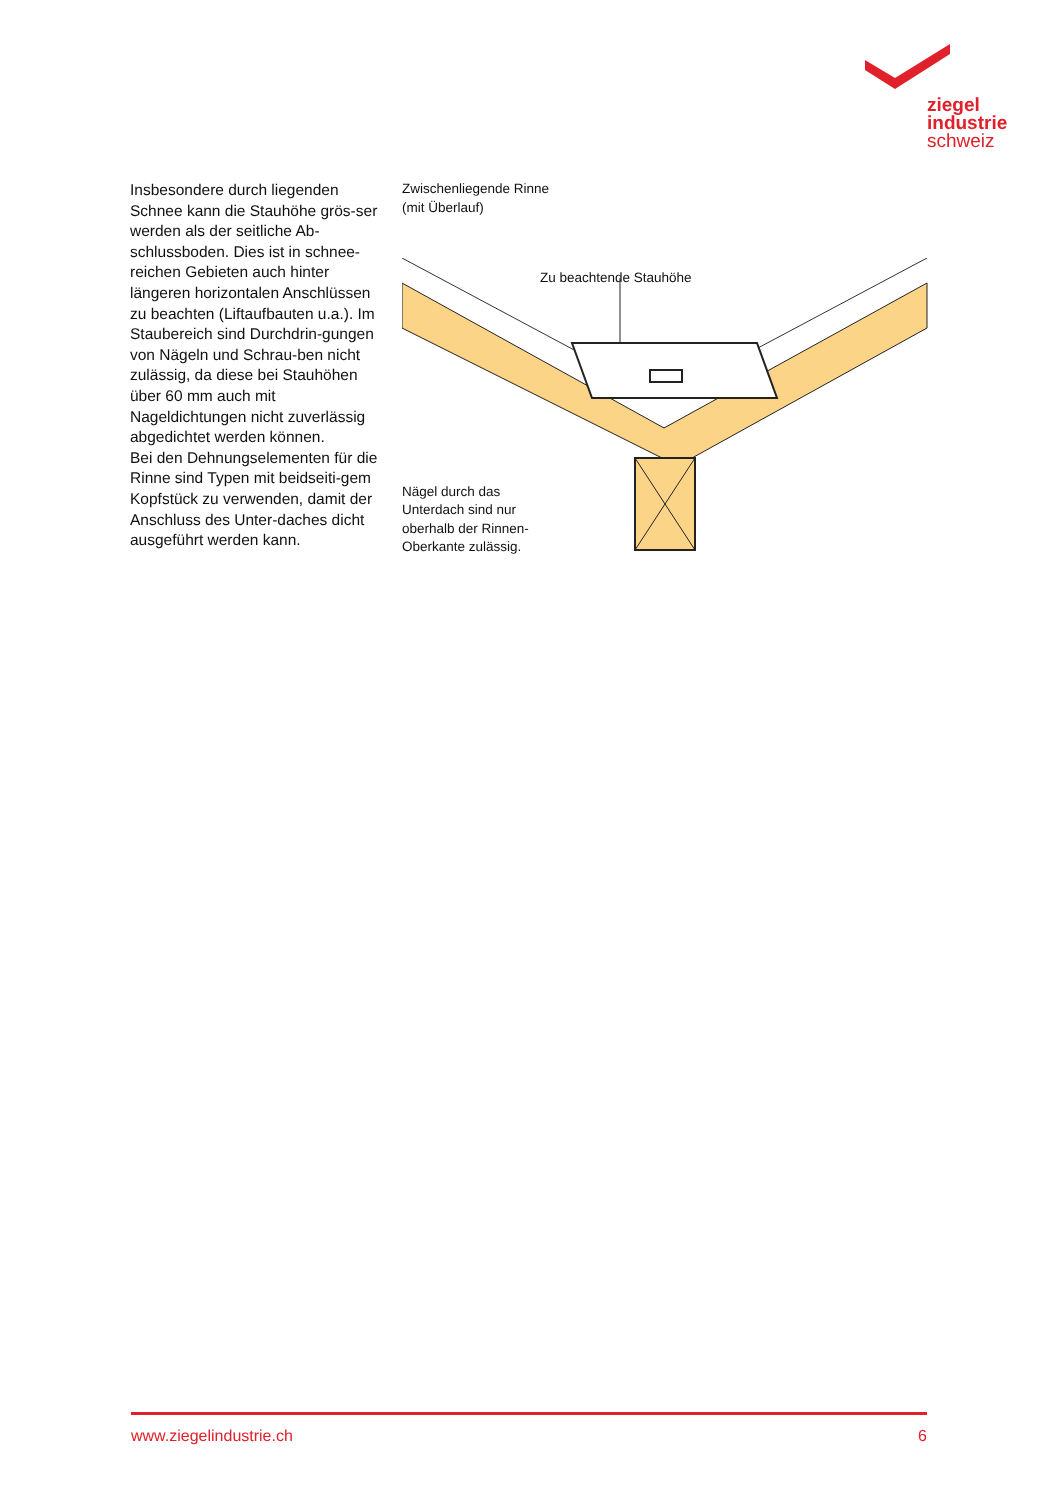ziegel
industrie
schweiz
Insbesondere durch liegenden Schnee kann die Stauhöhe grös-ser werden als der seitliche Ab-schlussboden. Dies ist in schnee-reichen Gebieten auch hinter längeren horizontalen Anschlüssen zu beachten (Liftaufbauten u.a.). Im Staubereich sind Durchdrin-gungen von Nägeln und Schrau-ben nicht zulässig, da diese bei Stauhöhen über 60 mm auch mit Nageldichtungen nicht zuverlässig abgedichtet werden können.
Bei den Dehnungselementen für die Rinne sind Typen mit beidseiti-gem Kopfstück zu verwenden, damit der Anschluss des Unter-daches dicht ausgeführt werden kann.
Zwischenliegende Rinne
(mit Überlauf)
Zu beachtende Stauhöhe
Nägel durch das
Unterdach sind nur
oberhalb der Rinnen-
Oberkante zulässig.
www.ziegelindustrie.ch 6